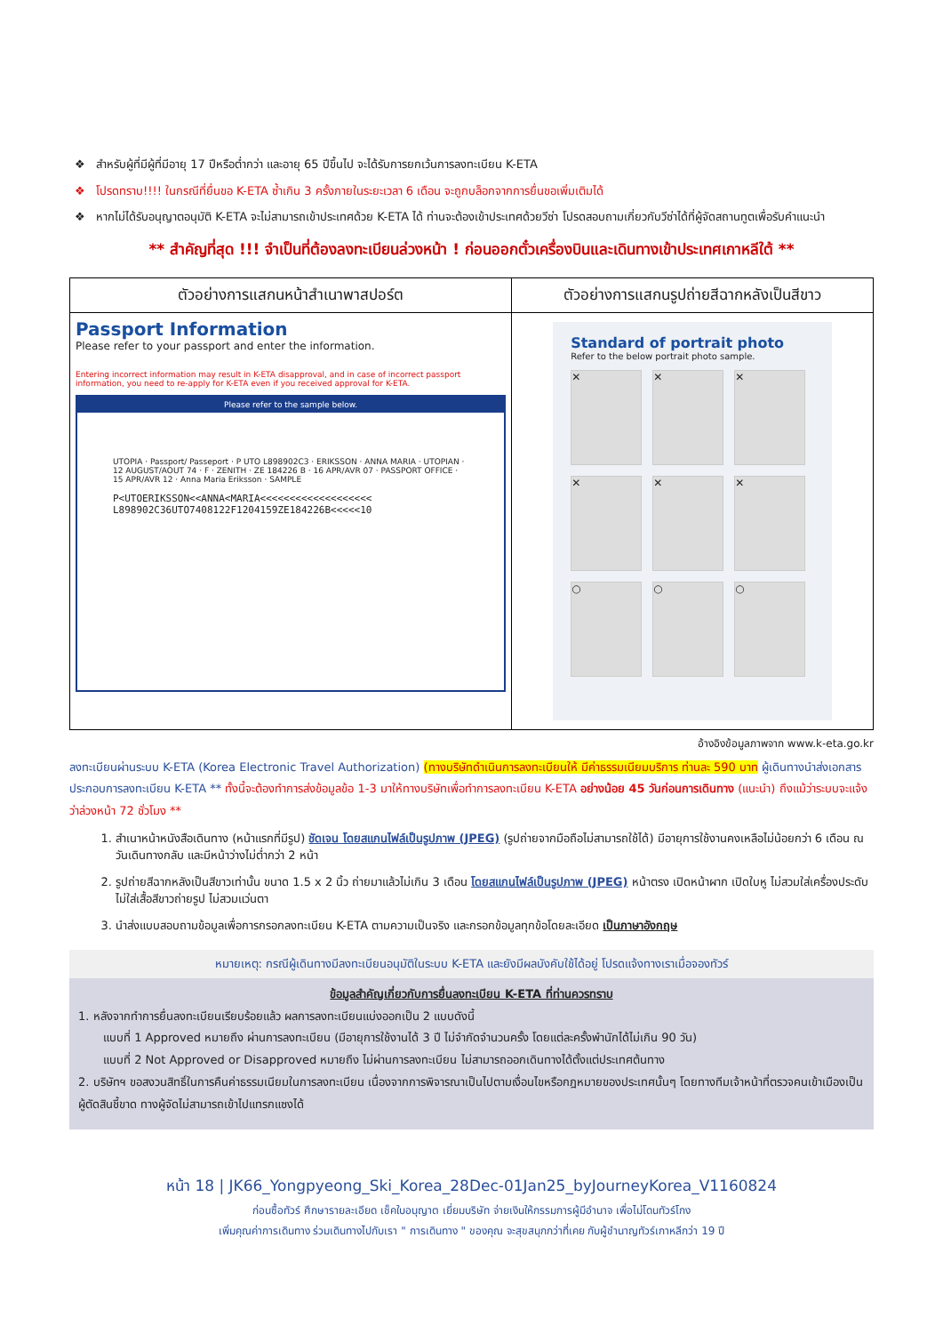❖ สำหรับผู้ที่มีผู้ที่มีอายุ 17 ปีหรือต่ำกว่า และอายุ 65 ปีขึ้นไป จะได้รับการยกเว้นการลงทะเบียน K-ETA
❖ โปรดทราบ!!!! ในกรณีที่ยื่นขอ K-ETA ซ้ำเกิน 3 ครั้งภายในระยะเวลา 6 เดือน จะถูกบล็อกจากการยื่นขอเพิ่มเติมได้
❖ หากไม่ได้รับอนุญาตอนุมัติ K-ETA จะไม่สามารถเข้าประเทศด้วย K-ETA ได้ ท่านจะต้องเข้าประเทศด้วยวีซ่า โปรดสอบถามเกี่ยวกับวีซ่าได้ที่ผู้จัดสถานทูตเพื่อรับคำแนะนำ
** สำคัญที่สุด !!! จำเป็นที่ต้องลงทะเบียนล่วงหน้า ! ก่อนออกตั๋วเครื่องบินและเดินทางเข้าประเทศเกาหลีใต้ **
| ตัวอย่างการแสกนหน้าสำเนาพาสปอร์ต | ตัวอย่างการแสกนรูปถ่ายสีฉากหลังเป็นสีขาว |
| --- | --- |
| Passport Information Please refer to your passport and enter the information. Entering incorrect information may result in K-ETA disapproval, and in case of incorrect passport information, you need to re-apply for K-ETA even if you received approval for K-ETA. Please refer to the sample below. UTOPIA · Passport/ Passeport · P UTO L898902C3 · ERIKSSON · ANNA MARIA · UTOPIAN · 12 AUGUST/AOUT 74 · F · ZENITH · ZE 184226 B · 16 APR/AVR 07 · PASSPORT OFFICE · 15 APR/AVR 12 · Anna Maria Eriksson · SAMPLE P<UTOERIKSSON<<ANNA<MARIA<<<<<<<<<<<<<<<<<<< L898902C36UTO7408122F1204159ZE184226B<<<<<10 | Standard of portrait photo Refer to the below portrait photo sample. ✕ ✕ ✕ ✕ ✕ ✕ ○ ○ ○ |
อ้างอิงข้อมูลภาพจาก www.k-eta.go.kr
ลงทะเบียนผ่านระบบ K-ETA (Korea Electronic Travel Authorization) (ทางบริษัทดำเนินการลงทะเบียนให้ มีค่าธรรมเนียมบริการ ท่านละ 590 บาท ผู้เดินทางนำส่งเอกสารประกอบการลงทะเบียน K-ETA ** ทั้งนี้จะต้องทำการส่งข้อมูลข้อ 1-3 มาให้ทางบริษัทเพื่อทำการลงทะเบียน K-ETA อย่างน้อย 45 วันก่อนการเดินทาง (แนะนำ) ถึงแม้ว่าระบบจะแจ้งว่าล่วงหน้า 72 ชั่วโมง **
1. สำเนาหน้าหนังสือเดินทาง (หน้าแรกที่มีรูป) ชัดเจน โดยสแกนไฟล์เป็นรูปภาพ (JPEG) (รูปถ่ายจากมือถือไม่สามารถใช้ได้) มีอายุการใช้งานคงเหลือไม่น้อยกว่า 6 เดือน ณ วันเดินทางกลับ และมีหน้าว่างไม่ต่ำกว่า 2 หน้า
2. รูปถ่ายสีฉากหลังเป็นสีขาวเท่านั้น ขนาด 1.5 x 2 นิ้ว ถ่ายมาแล้วไม่เกิน 3 เดือน โดยสแกนไฟล์เป็นรูปภาพ (JPEG) หน้าตรง เปิดหน้าผาก เปิดใบหู ไม่สวมใส่เครื่องประดับ ไม่ใส่เสื้อสีขาวถ่ายรูป ไม่สวมแว่นตา
3. นำส่งแบบสอบถามข้อมูลเพื่อการกรอกลงทะเบียน K-ETA ตามความเป็นจริง และกรอกข้อมูลทุกข้อโดยละเอียด เป็นภาษาอังกฤษ
หมายเหตุ: กรณีผู้เดินทางมีลงทะเบียนอนุมัติในระบบ K-ETA และยังมีผลบังคับใช้ได้อยู่ โปรดแจ้งทางเราเมื่อจองทัวร์
ข้อมูลสำคัญเกี่ยวกับการยื่นลงทะเบียน K-ETA ที่ท่านควรทราบ
1. หลังจากทำการยื่นลงทะเบียนเรียบร้อยแล้ว ผลการลงทะเบียนแบ่งออกเป็น 2 แบบดังนี้
แบบที่ 1 Approved หมายถึง ผ่านการลงทะเบียน (มีอายุการใช้งานได้ 3 ปี ไม่จำกัดจำนวนครั้ง โดยแต่ละครั้งพำนักได้ไม่เกิน 90 วัน)
แบบที่ 2 Not Approved or Disapproved หมายถึง ไม่ผ่านการลงทะเบียน ไม่สามารถออกเดินทางได้ตั้งแต่ประเทศต้นทาง
2. บริษัทฯ ขอสงวนสิทธิ์ในการคืนค่าธรรมเนียมในการลงทะเบียน เนื่องจากการพิจารณาเป็นไปตามเงื่อนไขหรือกฎหมายของประเทศนั้นๆ โดยทางทีมเจ้าหน้าที่ตรวจคนเข้าเมืองเป็นผู้ตัดสินชี้ขาด ทางผู้จัดไม่สามารถเข้าไปแทรกแซงได้
หน้า 18 | JK66_Yongpyeong_Ski_Korea_28Dec-01Jan25_byJourneyKorea_V1160824
ก่อนซื้อทัวร์ ศึกษารายละเอียด เช็คใบอนุญาต เยี่ยมบริษัท จ่ายเงินให้กรรมการผู้มีอำนาจ เพื่อไม่โดนทัวร์โกง
เพิ่มคุณค่าการเดินทาง ร่วมเดินทางไปกับเรา " การเดินทาง " ของคุณ จะสุขสนุกกว่าที่เคย กับผู้ชำนาญทัวร์เกาหลีกว่า 19 ปี